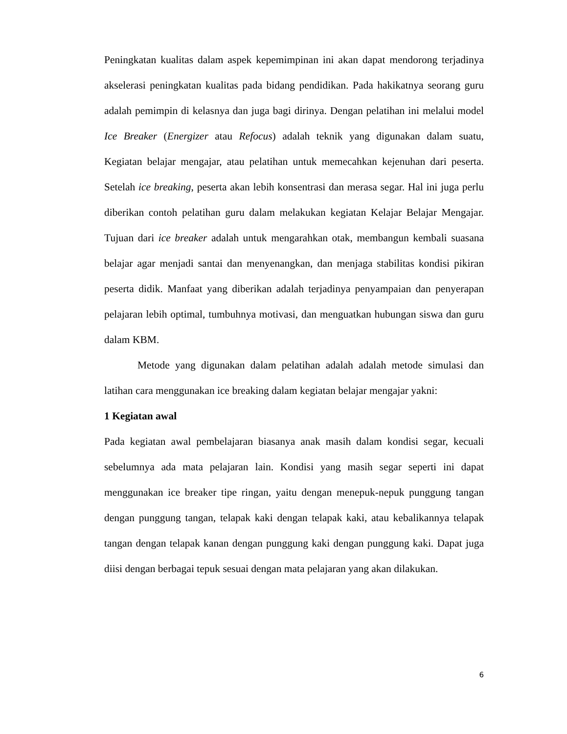Peningkatan kualitas dalam aspek kepemimpinan ini akan dapat mendorong terjadinya akselerasi peningkatan kualitas pada bidang pendidikan. Pada hakikatnya seorang guru adalah pemimpin di kelasnya dan juga bagi dirinya. Dengan pelatihan ini melalui model Ice Breaker (Energizer atau Refocus) adalah teknik yang digunakan dalam suatu, Kegiatan belajar mengajar, atau pelatihan untuk memecahkan kejenuhan dari peserta. Setelah ice breaking, peserta akan lebih konsentrasi dan merasa segar. Hal ini juga perlu diberikan contoh pelatihan guru dalam melakukan kegiatan Kelajar Belajar Mengajar. Tujuan dari ice breaker adalah untuk mengarahkan otak, membangun kembali suasana belajar agar menjadi santai dan menyenangkan, dan menjaga stabilitas kondisi pikiran peserta didik. Manfaat yang diberikan adalah terjadinya penyampaian dan penyerapan pelajaran lebih optimal, tumbuhnya motivasi, dan menguatkan hubungan siswa dan guru dalam KBM.
Metode yang digunakan dalam pelatihan adalah adalah metode simulasi dan latihan cara menggunakan ice breaking dalam kegiatan belajar mengajar yakni:
1 Kegiatan awal
Pada kegiatan awal pembelajaran biasanya anak masih dalam kondisi segar, kecuali sebelumnya ada mata pelajaran lain. Kondisi yang masih segar seperti ini dapat menggunakan ice breaker tipe ringan, yaitu dengan menepuk-nepuk punggung tangan dengan punggung tangan, telapak kaki dengan telapak kaki, atau kebalikannya telapak tangan dengan telapak kanan dengan punggung kaki dengan punggung kaki. Dapat juga diisi dengan berbagai tepuk sesuai dengan mata pelajaran yang akan dilakukan.
6